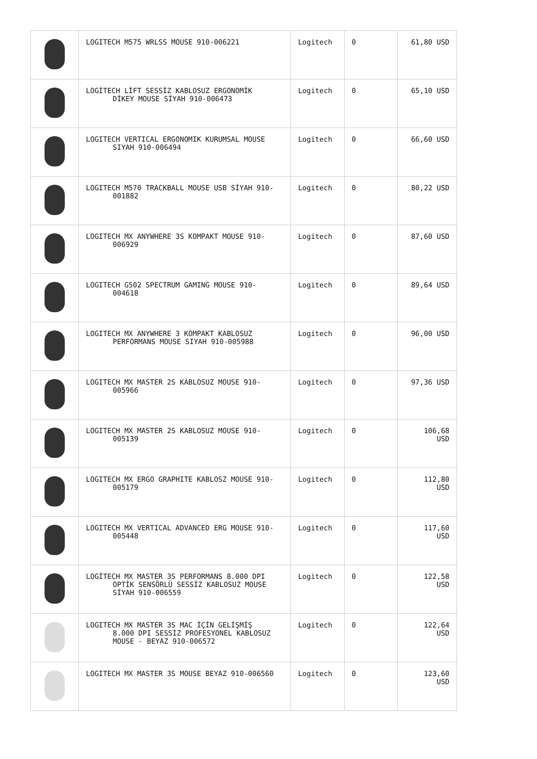| | LOGITECH M575 WRLSS MOUSE 910-006221 | Logitech | 0 | 61,80 USD |
| | LOGİTECH LİFT SESSİZ KABLOSUZ ERGONOMİK DİKEY MOUSE SİYAH 910-006473 | Logitech | 0 | 65,10 USD |
| | LOGITECH VERTICAL ERGONOMIK KURUMSAL MOUSE SIYAH 910-006494 | Logitech | 0 | 66,60 USD |
| | LOGITECH M570 TRACKBALL MOUSE USB SİYAH 910- 001882 | Logitech | 0 | 80,22 USD |
| | LOGITECH MX ANYWHERE 3S KOMPAKT MOUSE 910- 006929 | Logitech | 0 | 87,60 USD |
| | LOGITECH G502 SPECTRUM GAMING MOUSE 910- 004618 | Logitech | 0 | 89,64 USD |
| | LOGITECH MX ANYWHERE 3 KOMPAKT KABLOSUZ PERFORMANS MOUSE SIYAH 910-005988 | Logitech | 0 | 96,00 USD |
| | LOGITECH MX MASTER 2S KABLOSUZ MOUSE 910- 005966 | Logitech | 0 | 97,36 USD |
| | LOGITECH MX MASTER 2S KABLOSUZ MOUSE 910- 005139 | Logitech | 0 | 106,68 USD |
| | LOGITECH MX ERGO GRAPHITE KABLOSZ MOUSE 910- 005179 | Logitech | 0 | 112,80 USD |
| | LOGITECH MX VERTICAL ADVANCED ERG MOUSE 910- 005448 | Logitech | 0 | 117,60 USD |
| | LOGİTECH MX MASTER 3S PERFORMANS 8.000 DPI OPTİK SENSÖRLÜ SESSİZ KABLOSUZ MOUSE SİYAH 910-006559 | Logitech | 0 | 122,58 USD |
| | LOGITECH MX MASTER 3S MAC İÇİN GELİŞMİŞ 8.000 DPI SESSİZ PROFESYONEL KABLOSUZ MOUSE - BEYAZ 910-006572 | Logitech | 0 | 122,64 USD |
| | LOGITECH MX MASTER 3S MOUSE BEYAZ 910-006560 | Logitech | 0 | 123,60 USD |